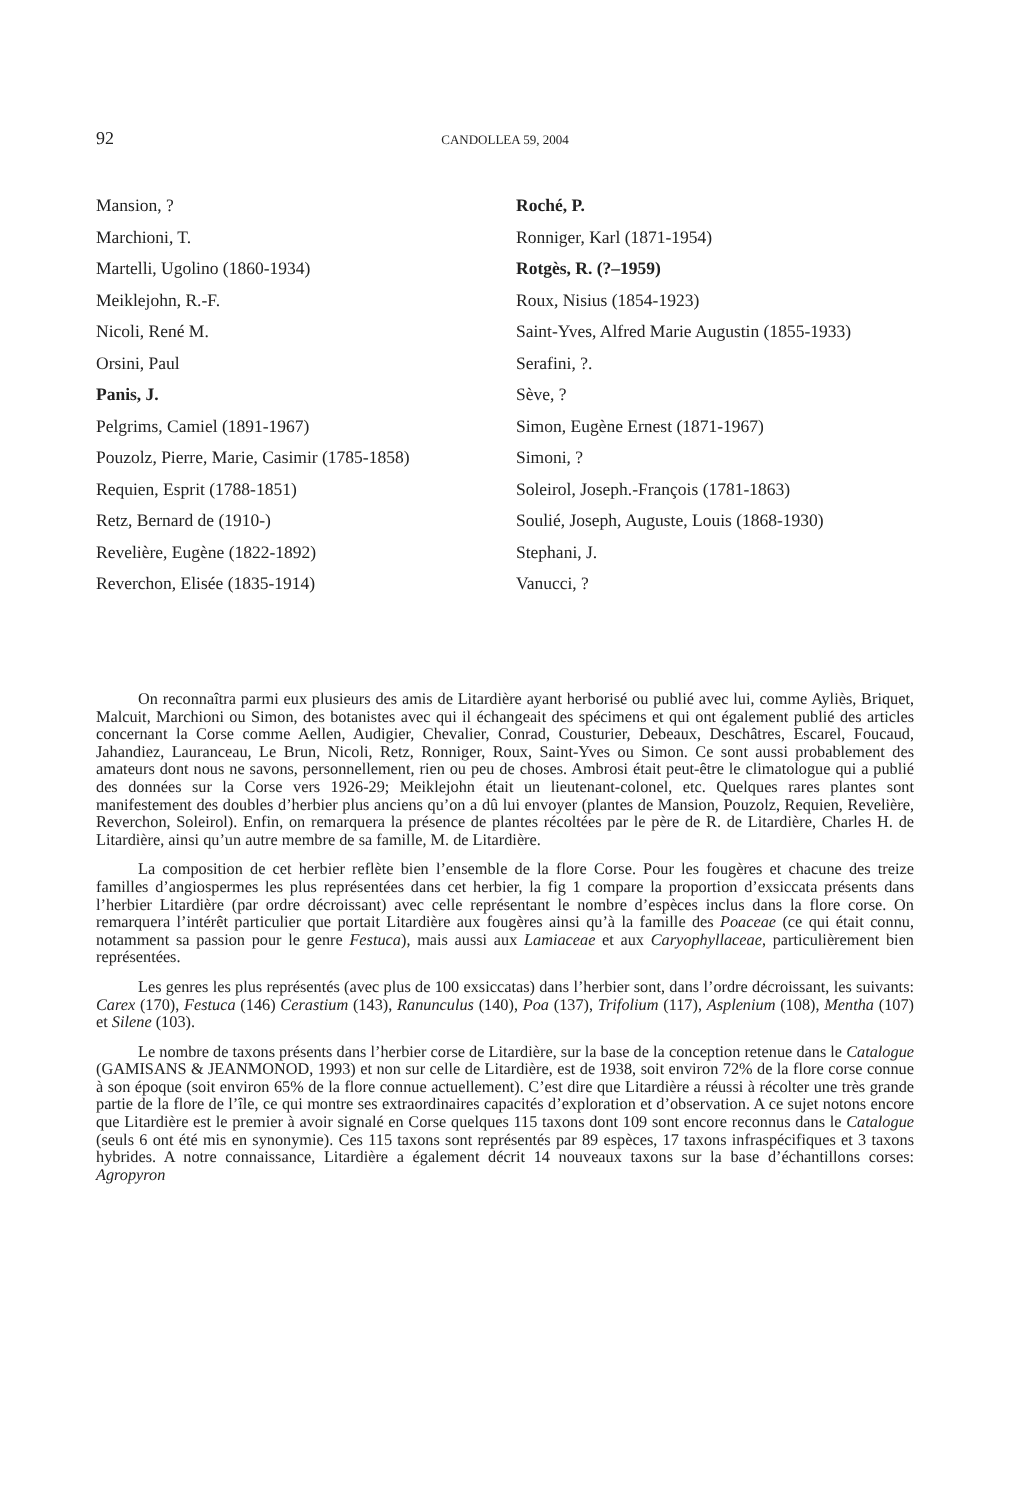92 CANDOLLEA 59, 2004
Mansion, ?
Marchioni, T.
Martelli, Ugolino (1860-1934)
Meiklejohn, R.-F.
Nicoli, René M.
Orsini, Paul
Panis, J.
Pelgrims, Camiel (1891-1967)
Pouzolz, Pierre, Marie, Casimir (1785-1858)
Requien, Esprit (1788-1851)
Retz, Bernard de (1910-)
Revelière, Eugène (1822-1892)
Reverchon, Elisée (1835-1914)
Roché, P.
Ronniger, Karl (1871-1954)
Rotgès, R. (?–1959)
Roux, Nisius (1854-1923)
Saint-Yves, Alfred Marie Augustin (1855-1933)
Serafini, ?.
Sève, ?
Simon, Eugène Ernest (1871-1967)
Simoni, ?
Soleirol, Joseph.-François (1781-1863)
Soulié, Joseph, Auguste, Louis (1868-1930)
Stephani, J.
Vanucci, ?
On reconnaîtra parmi eux plusieurs des amis de Litardière ayant herborisé ou publié avec lui, comme Ayliès, Briquet, Malcuit, Marchioni ou Simon, des botanistes avec qui il échangeait des spécimens et qui ont également publié des articles concernant la Corse comme Aellen, Audigier, Chevalier, Conrad, Cousturier, Debeaux, Deschâtres, Escarel, Foucaud, Jahandiez, Lauranceau, Le Brun, Nicoli, Retz, Ronniger, Roux, Saint-Yves ou Simon. Ce sont aussi probablement des amateurs dont nous ne savons, personnellement, rien ou peu de choses. Ambrosi était peut-être le climatologue qui a publié des données sur la Corse vers 1926-29; Meiklejohn était un lieutenant-colonel, etc. Quelques rares plantes sont manifestement des doubles d’herbier plus anciens qu’on a dû lui envoyer (plantes de Mansion, Pouzolz, Requien, Revelière, Reverchon, Soleirol). Enfin, on remarquera la présence de plantes récoltées par le père de R. de Litardière, Charles H. de Litardière, ainsi qu’un autre membre de sa famille, M. de Litardière.
La composition de cet herbier reflète bien l’ensemble de la flore Corse. Pour les fougères et chacune des treize familles d’angiospermes les plus représentées dans cet herbier, la fig 1 compare la proportion d’exsiccata présents dans l’herbier Litardière (par ordre décroissant) avec celle représentant le nombre d’espèces inclus dans la flore corse. On remarquera l’intérêt particulier que portait Litardière aux fougères ainsi qu’à la famille des Poaceae (ce qui était connu, notamment sa passion pour le genre Festuca), mais aussi aux Lamiaceae et aux Caryophyllaceae, particulièrement bien représentées.
Les genres les plus représentés (avec plus de 100 exsiccatas) dans l’herbier sont, dans l’ordre décroissant, les suivants: Carex (170), Festuca (146) Cerastium (143), Ranunculus (140), Poa (137), Trifolium (117), Asplenium (108), Mentha (107) et Silene (103).
Le nombre de taxons présents dans l’herbier corse de Litardière, sur la base de la conception retenue dans le Catalogue (GAMISANS & JEANMONOD, 1993) et non sur celle de Litardière, est de 1938, soit environ 72% de la flore corse connue à son époque (soit environ 65% de la flore connue actuellement). C’est dire que Litardière a réussi à récolter une très grande partie de la flore de l’île, ce qui montre ses extraordinaires capacités d’exploration et d’observation. A ce sujet notons encore que Litardière est le premier à avoir signalé en Corse quelques 115 taxons dont 109 sont encore reconnus dans le Catalogue (seuls 6 ont été mis en synonymie). Ces 115 taxons sont représentés par 89 espèces, 17 taxons infraspécifiques et 3 taxons hybrides. A notre connaissance, Litardière a également décrit 14 nouveaux taxons sur la base d’échantillons corses: Agropyron